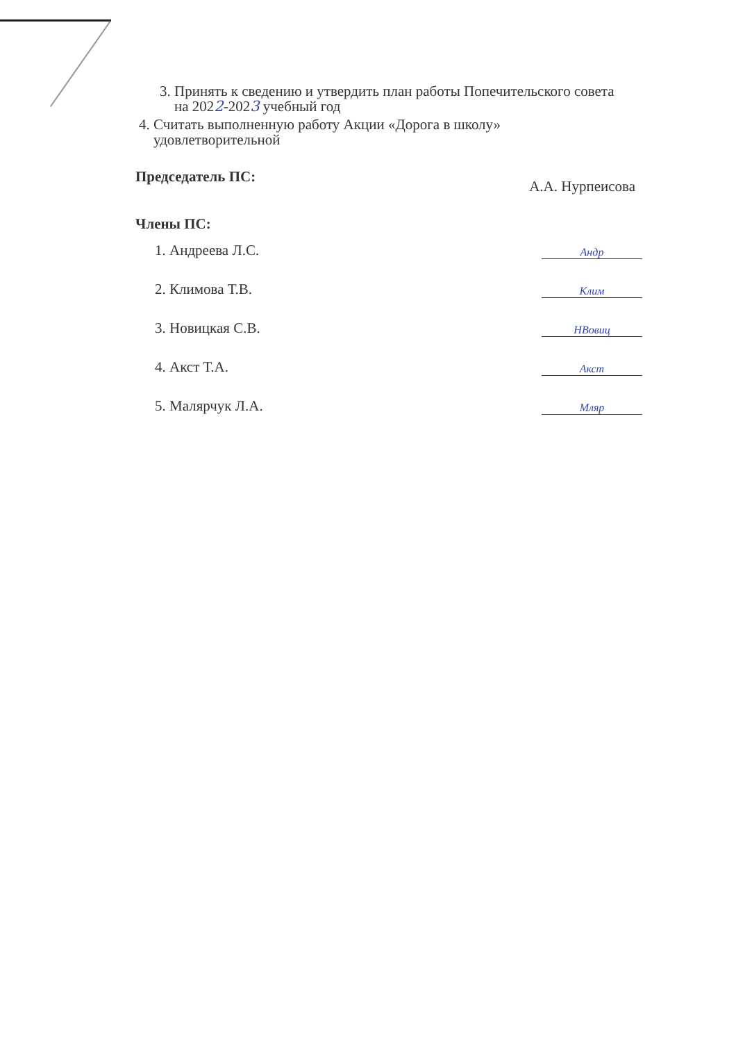3. Принять к сведению и утвердить план работы Попечительского совета
на 2022-2023 учебный год
4. Считать выполненную работу Акции «Дорога в школу»
удовлетворительной
Председатель ПС: А.А. Нурпеисова
Члены ПС:
1. Андреева Л.С. Андр
2. Климова Т.В. Клим
3. Новицкая С.В. НВовиц
4. Акст Т.А. Акст
5. Малярчук Л.А. Мляр